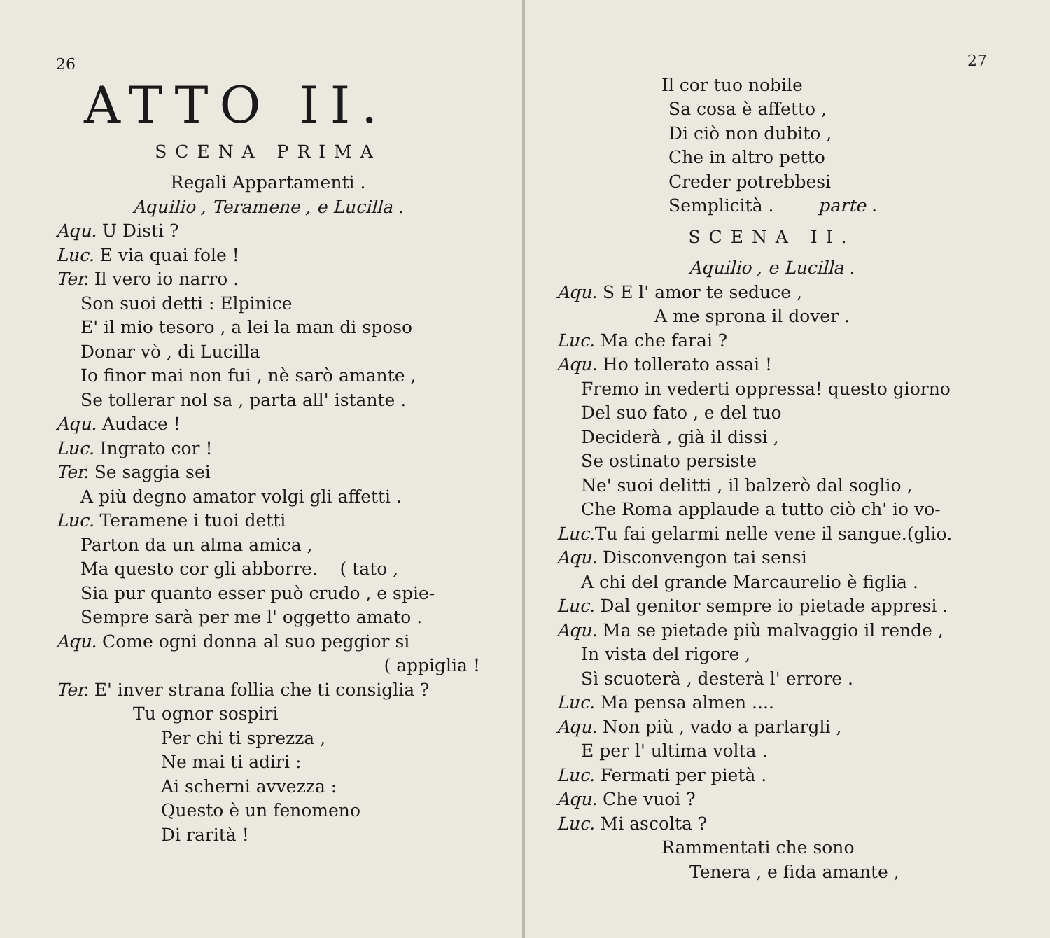26
ATTO II.
SCENA PRIMA
Regali Appartamenti .
Aquilio , Teramene , e Lucilla .
Aqu. U Disti ?
Luc. E via quai fole !
Ter. Il vero io narro .
Son suoi detti : Elpinice
E' il mio tesoro , a lei la man di sposo
Donar vò , di Lucilla
Io finor mai non fui , nè sarò amante ,
Se tollerar nol sa , parta all' istante .
Aqu. Audace !
Luc. Ingrato cor !
Ter. Se saggia sei
A più degno amator volgi gli affetti .
Luc. Teramene i tuoi detti
Parton da un alma amica ,
Ma questo cor gli abborre. ( tato ,
Sia pur quanto esser può crudo , e spie-
Sempre sarà per me l' oggetto amato .
Aqu. Come ogni donna al suo peggior si
( appiglia !
Ter. E' inver strana follia che ti consiglia ?
Tu ognor sospiri
Per chi ti sprezza ,
Ne mai ti adiri :
Ai scherni avvezza :
Questo è un fenomeno
Di rarità !
27
Il cor tuo nobile
Sa cosa è affetto ,
Di ciò non dubito ,
Che in altro petto
Creder potrebbesi
Semplicità . parte .
SCENA II.
Aquilio , e Lucilla .
Aqu. S E l' amor te seduce ,
A me sprona il dover .
Luc. Ma che farai ?
Aqu. Ho tollerato assai !
Fremo in vederti oppressa! questo giorno
Del suo fato , e del tuo
Deciderà , già il dissi ,
Se ostinato persiste
Ne' suoi delitti , il balzerò dal soglio ,
Che Roma applaude a tutto ciò ch' io vo-
Luc. Tu fai gelarmi nelle vene il sangue.(glio.
Aqu. Disconvengon tai sensi
A chi del grande Marcaurelio è figlia .
Luc. Dal genitor sempre io pietade appresi .
Aqu. Ma se pietade più malvaggio il rende ,
In vista del rigore ,
Sì scuoterà , desterà l' errore .
Luc. Ma pensa almen ....
Aqu. Non più , vado a parlargli ,
E per l' ultima volta .
Luc. Fermati per pietà .
Aqu. Che vuoi ?
Luc. Mi ascolta ?
Rammentati che sono
Tenera , e fida amante ,